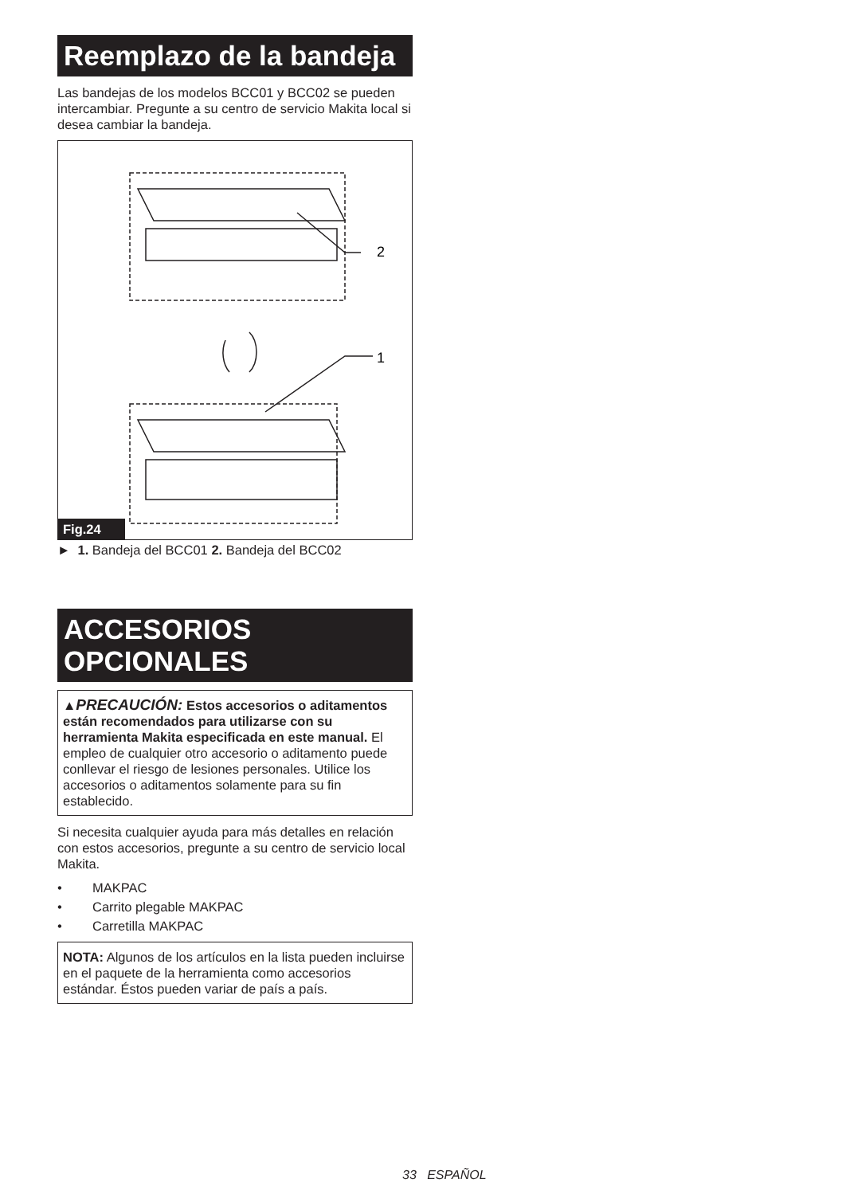Reemplazo de la bandeja
Las bandejas de los modelos BCC01 y BCC02 se pueden intercambiar. Pregunte a su centro de servicio Makita local si desea cambiar la bandeja.
2
1
Fig.24
► 1. Bandeja del BCC01 2. Bandeja del BCC02
ACCESORIOS
OPCIONALES
▲PRECAUCIÓN: Estos accesorios o aditamentos están recomendados para utilizarse con su herramienta Makita especificada en este manual. El empleo de cualquier otro accesorio o aditamento puede conllevar el riesgo de lesiones personales. Utilice los accesorios o aditamentos solamente para su fin establecido.
Si necesita cualquier ayuda para más detalles en relación con estos accesorios, pregunte a su centro de servicio local Makita.
• MAKPAC
• Carrito plegable MAKPAC
• Carretilla MAKPAC
NOTA: Algunos de los artículos en la lista pueden incluirse en el paquete de la herramienta como accesorios estándar. Éstos pueden variar de país a país.
33 ESPAÑOL